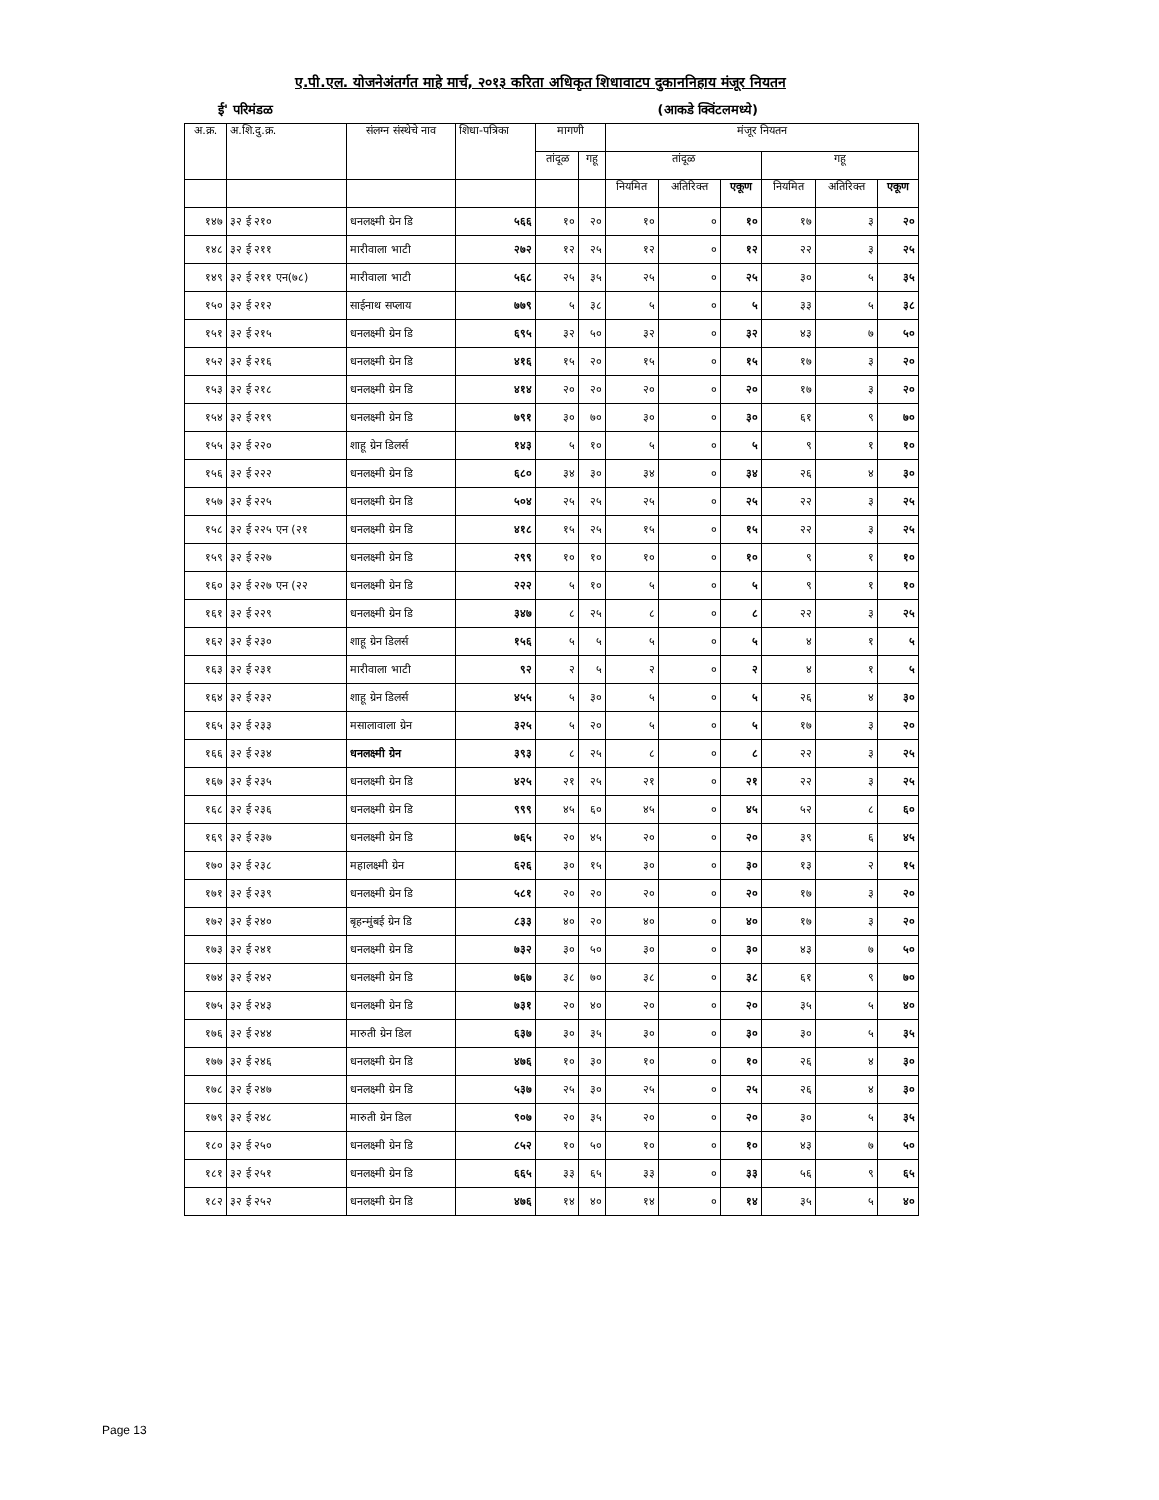ए.पी.एल. योजनेअंतर्गत माहे मार्च, २०१३ करिता अधिकृत शिधावाटप दुकाननिहाय मंजूर नियतन
ई' परिमंडळ (आकडे क्विंटलमध्ये)
| अ.क्र. | अ.शि.दु.क्र. | संलग्न संस्थेचे नाव | शिधा-पत्रिका | मागणी | | मंजूर नियतन | | | | | |
| --- | --- | --- | --- | --- | --- | --- | --- | --- | --- | --- | --- |
| | | | | तांदूळ | गहू | तांदूळ | | | गहू | | |
| | | | | | | नियमित | अतिरिक्त | एकूण | नियमित | अतिरिक्त | एकूण |
| १४७ | ३२ ई २१० | धनलक्ष्मी ग्रेन डि | ५६६ | १० | २० | १० | ० | १० | १७ | ३ | २० |
| १४८ | ३२ ई २११ | मारीवाला भाटी | २७२ | १२ | २५ | १२ | ० | १२ | २२ | ३ | २५ |
| १४९ | ३२ ई २११ एन(७८) | मारीवाला भाटी | ५६८ | २५ | ३५ | २५ | ० | २५ | ३० | ५ | ३५ |
| १५० | ३२ ई २१२ | साईनाथ सप्लाय | ७७९ | ५ | ३८ | ५ | ० | ५ | ३३ | ५ | ३८ |
| १५१ | ३२ ई २१५ | धनलक्ष्मी ग्रेन डि | ६९५ | ३२ | ५० | ३२ | ० | ३२ | ४३ | ७ | ५० |
| १५२ | ३२ ई २१६ | धनलक्ष्मी ग्रेन डि | ४१६ | १५ | २० | १५ | ० | १५ | १७ | ३ | २० |
| १५३ | ३२ ई २१८ | धनलक्ष्मी ग्रेन डि | ४१४ | २० | २० | २० | ० | २० | १७ | ३ | २० |
| १५४ | ३२ ई २१९ | धनलक्ष्मी ग्रेन डि | ७९१ | ३० | ७० | ३० | ० | ३० | ६१ | ९ | ७० |
| १५५ | ३२ ई २२० | शाहू ग्रेन डिलर्स | १४३ | ५ | १० | ५ | ० | ५ | ९ | १ | १० |
| १५६ | ३२ ई २२२ | धनलक्ष्मी ग्रेन डि | ६८० | ३४ | ३० | ३४ | ० | ३४ | २६ | ४ | ३० |
| १५७ | ३२ ई २२५ | धनलक्ष्मी ग्रेन डि | ५०४ | २५ | २५ | २५ | ० | २५ | २२ | ३ | २५ |
| १५८ | ३२ ई २२५ एन (२१ | धनलक्ष्मी ग्रेन डि | ४१८ | १५ | २५ | १५ | ० | १५ | २२ | ३ | २५ |
| १५९ | ३२ ई २२७ | धनलक्ष्मी ग्रेन डि | २९९ | १० | १० | १० | ० | १० | ९ | १ | १० |
| १६० | ३२ ई २२७ एन (२२ | धनलक्ष्मी ग्रेन डि | २२२ | ५ | १० | ५ | ० | ५ | ९ | १ | १० |
| १६१ | ३२ ई २२९ | धनलक्ष्मी ग्रेन डि | ३४७ | ८ | २५ | ८ | ० | ८ | २२ | ३ | २५ |
| १६२ | ३२ ई २३० | शाहू ग्रेन डिलर्स | १५६ | ५ | ५ | ५ | ० | ५ | ४ | १ | ५ |
| १६३ | ३२ ई २३१ | मारीवाला भाटी | ९२ | २ | ५ | २ | ० | २ | ४ | १ | ५ |
| १६४ | ३२ ई २३२ | शाहू ग्रेन डिलर्स | ४५५ | ५ | ३० | ५ | ० | ५ | २६ | ४ | ३० |
| १६५ | ३२ ई २३३ | मसालावाला ग्रेन | ३२५ | ५ | २० | ५ | ० | ५ | १७ | ३ | २० |
| १६६ | ३२ ई २३४ | धनलक्ष्मी ग्रेन | ३९३ | ८ | २५ | ८ | ० | ८ | २२ | ३ | २५ |
| १६७ | ३२ ई २३५ | धनलक्ष्मी ग्रेन डि | ४२५ | २१ | २५ | २१ | ० | २१ | २२ | ३ | २५ |
| १६८ | ३२ ई २३६ | धनलक्ष्मी ग्रेन डि | ९९९ | ४५ | ६० | ४५ | ० | ४५ | ५२ | ८ | ६० |
| १६९ | ३२ ई २३७ | धनलक्ष्मी ग्रेन डि | ७६५ | २० | ४५ | २० | ० | २० | ३९ | ६ | ४५ |
| १७० | ३२ ई २३८ | महालक्ष्मी ग्रेन | ६२६ | ३० | १५ | ३० | ० | ३० | १३ | २ | १५ |
| १७१ | ३२ ई २३९ | धनलक्ष्मी ग्रेन डि | ५८१ | २० | २० | २० | ० | २० | १७ | ३ | २० |
| १७२ | ३२ ई २४० | बृहन्मुंबई ग्रेन डि | ८३३ | ४० | २० | ४० | ० | ४० | १७ | ३ | २० |
| १७३ | ३२ ई २४१ | धनलक्ष्मी ग्रेन डि | ७३२ | ३० | ५० | ३० | ० | ३० | ४३ | ७ | ५० |
| १७४ | ३२ ई २४२ | धनलक्ष्मी ग्रेन डि | ७६७ | ३८ | ७० | ३८ | ० | ३८ | ६१ | ९ | ७० |
| १७५ | ३२ ई २४३ | धनलक्ष्मी ग्रेन डि | ७३१ | २० | ४० | २० | ० | २० | ३५ | ५ | ४० |
| १७६ | ३२ ई २४४ | मारुती ग्रेन डिल | ६३७ | ३० | ३५ | ३० | ० | ३० | ३० | ५ | ३५ |
| १७७ | ३२ ई २४६ | धनलक्ष्मी ग्रेन डि | ४७६ | १० | ३० | १० | ० | १० | २६ | ४ | ३० |
| १७८ | ३२ ई २४७ | धनलक्ष्मी ग्रेन डि | ५३७ | २५ | ३० | २५ | ० | २५ | २६ | ४ | ३० |
| १७९ | ३२ ई २४८ | मारुती ग्रेन डिल | ९०७ | २० | ३५ | २० | ० | २० | ३० | ५ | ३५ |
| १८० | ३२ ई २५० | धनलक्ष्मी ग्रेन डि | ८५२ | १० | ५० | १० | ० | १० | ४३ | ७ | ५० |
| १८१ | ३२ ई २५१ | धनलक्ष्मी ग्रेन डि | ६६५ | ३३ | ६५ | ३३ | ० | ३३ | ५६ | ९ | ६५ |
| १८२ | ३२ ई २५२ | धनलक्ष्मी ग्रेन डि | ४७६ | १४ | ४० | १४ | ० | १४ | ३५ | ५ | ४० |
Page 13